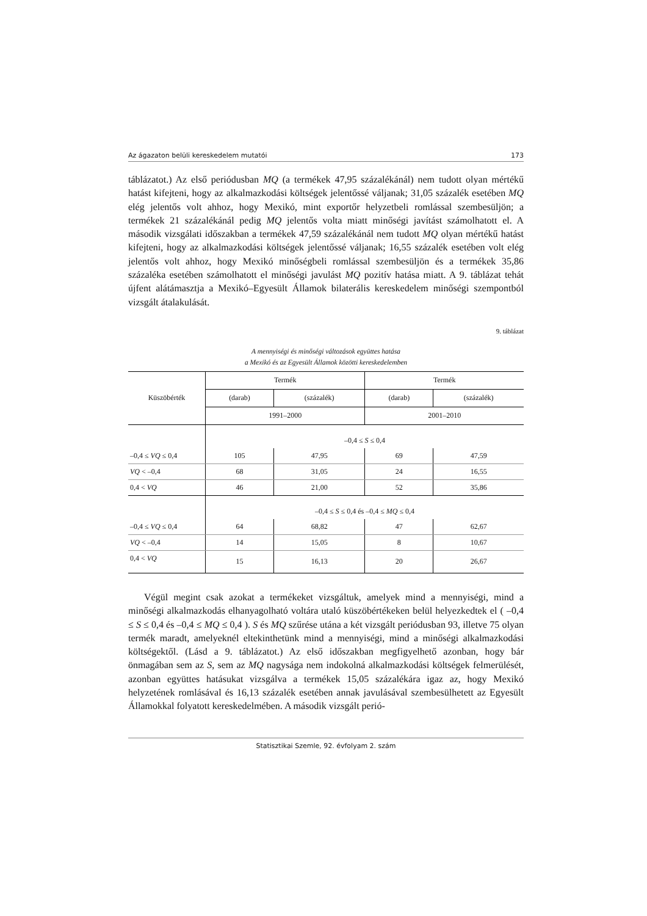Az ágazaton belüli kereskedelem mutatói 173
táblázatot.) Az első periódusban MQ (a termékek 47,95 százalékánál) nem tudott olyan mértékű hatást kifejteni, hogy az alkalmazkodási költségek jelentőssé váljanak; 31,05 százalék esetében MQ elég jelentős volt ahhoz, hogy Mexikó, mint exportőr helyzetbeli romlással szembesüljön; a termékek 21 százalékánál pedig MQ jelentős volta miatt minőségi javítást számolhatott el. A második vizsgálati időszakban a termékek 47,59 százalékánál nem tudott MQ olyan mértékű hatást kifejteni, hogy az alkalmazkodási költségek jelentőssé váljanak; 16,55 százalék esetében volt elég jelentős volt ahhoz, hogy Mexikó minőségbeli romlással szembesüljön és a termékek 35,86 százaléka esetében számolhatott el minőségi javulást MQ pozitív hatása miatt. A 9. táblázat tehát újfent alátámasztja a Mexikó–Egyesült Államok bilaterális kereskedelem minőségi szempontból vizsgált átalakulását.
9. táblázat
A mennyiségi és minőségi változások együttes hatása
a Mexikó és az Egyesült Államok közötti kereskedelemben
| Küszöbérték | Termék | | Termék | |
| --- | --- | --- | --- | --- |
| | (darab) | (százalék) | (darab) | (százalék) |
| | 1991–2000 | | 2001–2010 | |
| | –0,4 ≤ S ≤ 0,4 | | | |
| –0,4 ≤ VQ ≤ 0,4 | 105 | 47,95 | 69 | 47,59 |
| VQ < –0,4 | 68 | 31,05 | 24 | 16,55 |
| 0,4 < VQ | 46 | 21,00 | 52 | 35,86 |
| | –0,4 ≤ S ≤ 0,4 és –0,4 ≤ MQ ≤ 0,4 | | | |
| –0,4 ≤ VQ ≤ 0,4 | 64 | 68,82 | 47 | 62,67 |
| VQ < –0,4 | 14 | 15,05 | 8 | 10,67 |
| 0,4 < VQ | 15 | 16,13 | 20 | 26,67 |
Végül megint csak azokat a termékeket vizsgáltuk, amelyek mind a mennyiségi, mind a minőségi alkalmazkodás elhanyagolható voltára utaló küszöbértékeken belül helyezkedtek el ( –0,4 ≤ S ≤ 0,4 és –0,4 ≤ MQ ≤ 0,4 ). S és MQ szűrése utána a két vizsgált periódusban 93, illetve 75 olyan termék maradt, amelyeknél eltekinthetünk mind a mennyiségi, mind a minőségi alkalmazkodási költségektől. (Lásd a 9. táblázatot.) Az első időszakban megfigyelhető azonban, hogy bár önmagában sem az S, sem az MQ nagysága nem indokolná alkalmazkodási költségek felmerülését, azonban együttes hatásukat vizsgálva a termékek 15,05 százalékára igaz az, hogy Mexikó helyzetének romlásával és 16,13 százalék esetében annak javulásával szembesülhetett az Egyesült Államokkal folyatott kereskedelmében. A második vizsgált perió-
Statisztikai Szemle, 92. évfolyam 2. szám